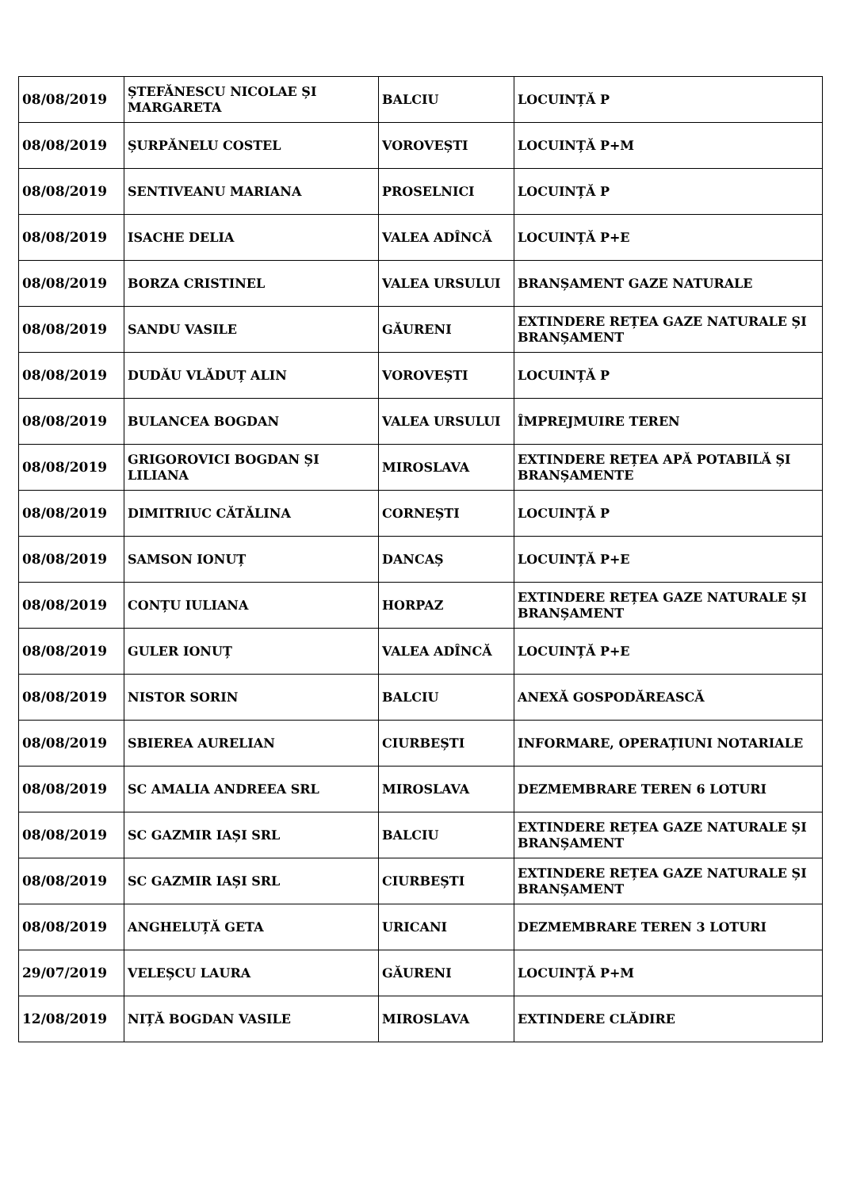| 08/08/2019 | ȘTEFĂNESCU NICOLAE ȘI MARGARETA | BALCIU | LOCUINȚĂ P |
| 08/08/2019 | ȘURPĂNELU COSTEL | VOROVEȘTI | LOCUINȚĂ P+M |
| 08/08/2019 | SENTIVEANU MARIANA | PROSELNICI | LOCUINȚĂ P |
| 08/08/2019 | ISACHE DELIA | VALEA ADÎNCĂ | LOCUINȚĂ P+E |
| 08/08/2019 | BORZA CRISTINEL | VALEA URSULUI | BRANȘAMENT GAZE NATURALE |
| 08/08/2019 | SANDU VASILE | GĂURENI | EXTINDERE REȚEA GAZE NATURALE ȘI BRANȘAMENT |
| 08/08/2019 | DUDĂU VLĂDUȚ ALIN | VOROVEȘTI | LOCUINȚĂ P |
| 08/08/2019 | BULANCEA BOGDAN | VALEA URSULUI | ÎMPREJMUIRE TEREN |
| 08/08/2019 | GRIGOROVICI BOGDAN ȘI LILIANA | MIROSLAVA | EXTINDERE REȚEA APĂ POTABILĂ ȘI BRANȘAMENTE |
| 08/08/2019 | DIMITRIUC CĂTĂLINA | CORNEȘTI | LOCUINȚĂ P |
| 08/08/2019 | SAMSON IONUȚ | DANCAȘ | LOCUINȚĂ P+E |
| 08/08/2019 | CONȚU IULIANA | HORPAZ | EXTINDERE REȚEA GAZE NATURALE ȘI BRANȘAMENT |
| 08/08/2019 | GULER IONUȚ | VALEA ADÎNCĂ | LOCUINȚĂ P+E |
| 08/08/2019 | NISTOR SORIN | BALCIU | ANEXĂ GOSPODĂREASCĂ |
| 08/08/2019 | SBIEREA AURELIAN | CIURBEȘTI | INFORMARE, OPERAȚIUNI NOTARIALE |
| 08/08/2019 | SC AMALIA ANDREEA SRL | MIROSLAVA | DEZMEMBRARE TEREN 6 LOTURI |
| 08/08/2019 | SC GAZMIR IAȘI SRL | BALCIU | EXTINDERE REȚEA GAZE NATURALE ȘI BRANȘAMENT |
| 08/08/2019 | SC GAZMIR IAȘI SRL | CIURBEȘTI | EXTINDERE REȚEA GAZE NATURALE ȘI BRANȘAMENT |
| 08/08/2019 | ANGHELUȚĂ GETA | URICANI | DEZMEMBRARE TEREN 3 LOTURI |
| 29/07/2019 | VELEȘCU LAURA | GĂURENI | LOCUINȚĂ P+M |
| 12/08/2019 | NIȚĂ BOGDAN VASILE | MIROSLAVA | EXTINDERE CLĂDIRE |